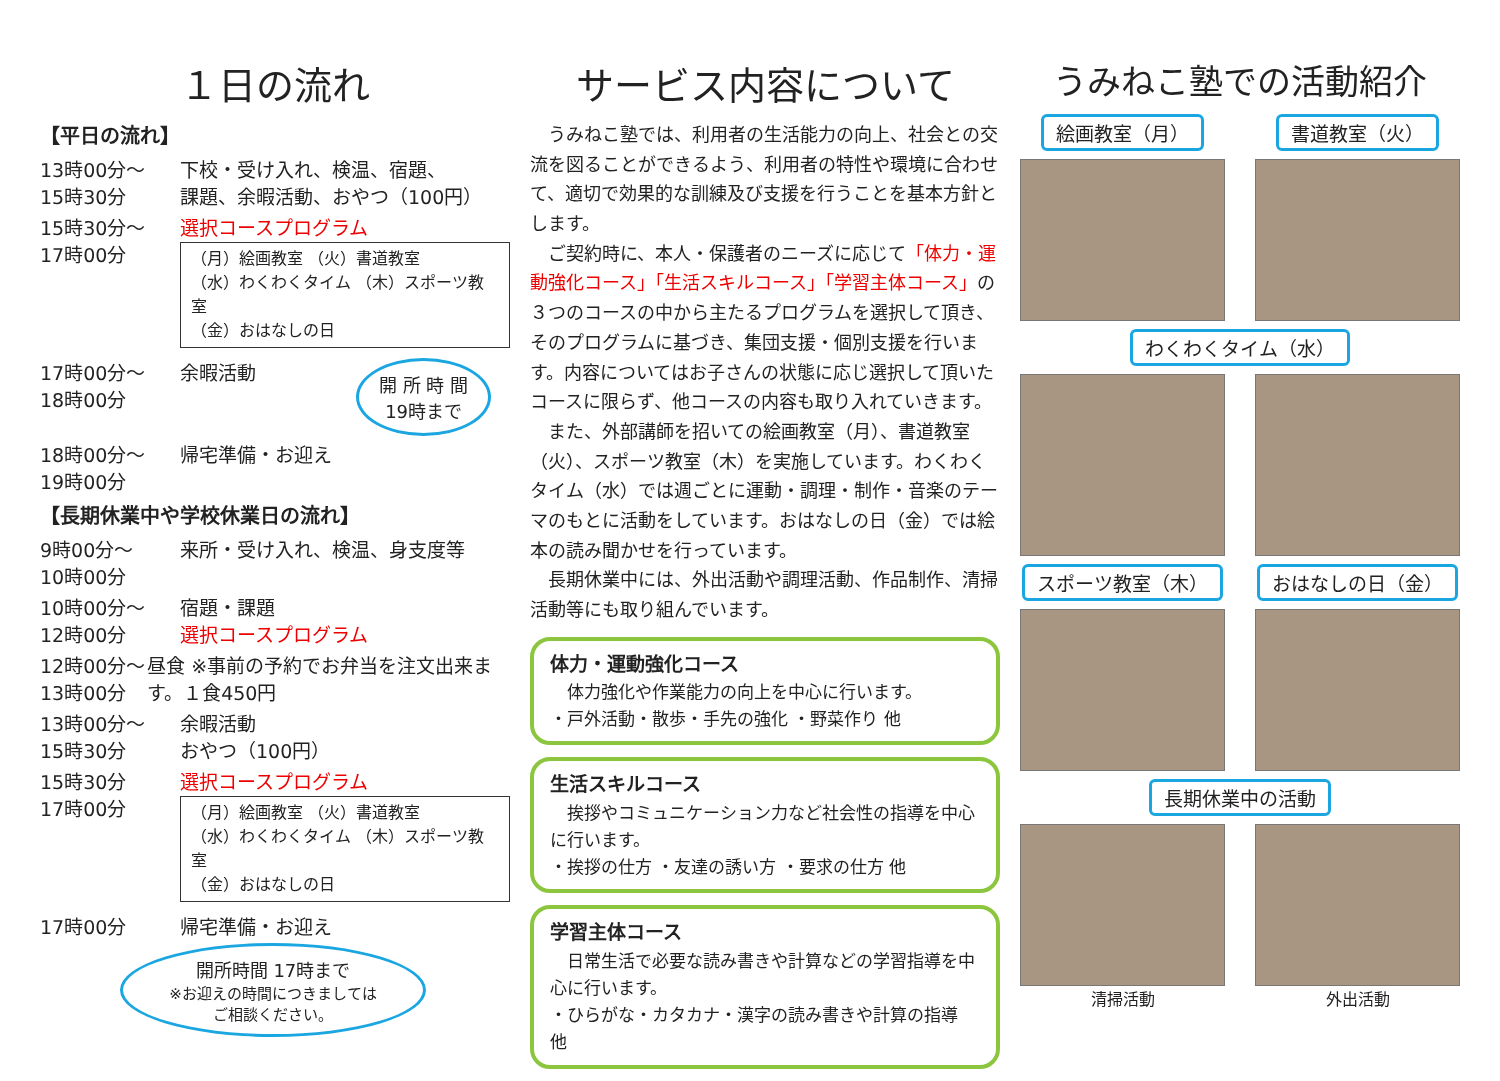１日の流れ
【平日の流れ】
13時00分～
15時30分
下校・受け入れ、検温、宿題、
課題、余暇活動、おやつ（100円）
15時30分～
17時00分
選択コースプログラム
（月）絵画教室 （火）書道教室
（水）わくわくタイム （木）スポーツ教室
（金）おはなしの日
17時00分～
18時00分
余暇活動
開 所 時 間
19時まで
18時00分～
19時00分
帰宅準備・お迎え
【長期休業中や学校休業日の流れ】
9時00分～
10時00分
来所・受け入れ、検温、身支度等
10時00分～
12時00分
宿題・課題
選択コースプログラム
12時00分～
13時00分
昼食 ※事前の予約でお弁当を注文出来ます。１食450円
13時00分～
15時30分
余暇活動
おやつ（100円）
15時30分
17時00分
選択コースプログラム
（月）絵画教室 （火）書道教室
（水）わくわくタイム （木）スポーツ教室
（金）おはなしの日
17時00分 帰宅準備・お迎え
開所時間 17時まで
※お迎えの時間につきましては
ご相談ください。
サービス内容について
うみねこ塾では、利用者の生活能力の向上、社会との交流を図ることができるよう、利用者の特性や環境に合わせて、適切で効果的な訓練及び支援を行うことを基本方針とします。
ご契約時に、本人・保護者のニーズに応じて「体力・運動強化コース」「生活スキルコース」「学習主体コース」の３つのコースの中から主たるプログラムを選択して頂き、そのプログラムに基づき、集団支援・個別支援を行います。内容についてはお子さんの状態に応じ選択して頂いたコースに限らず、他コースの内容も取り入れていきます。
また、外部講師を招いての絵画教室（月）、書道教室（火）、スポーツ教室（木）を実施しています。わくわくタイム（水）では週ごとに運動・調理・制作・音楽のテーマのもとに活動をしています。おはなしの日（金）では絵本の読み聞かせを行っています。
長期休業中には、外出活動や調理活動、作品制作、清掃活動等にも取り組んでいます。
体力・運動強化コース
　体力強化や作業能力の向上を中心に行います。
・戸外活動・散歩・手先の強化 ・野菜作り 他
生活スキルコース
　挨拶やコミュニケーション力など社会性の指導を中心に行います。
・挨拶の仕方 ・友達の誘い方 ・要求の仕方 他
学習主体コース
　日常生活で必要な読み書きや計算などの学習指導を中心に行います。
・ひらがな・カタカナ・漢字の読み書きや計算の指導 他
うみねこ塾での活動紹介
絵画教室（月）
書道教室（火）
わくわくタイム（水）
スポーツ教室（木）
おはなしの日（金）
長期休業中の活動
清掃活動
外出活動